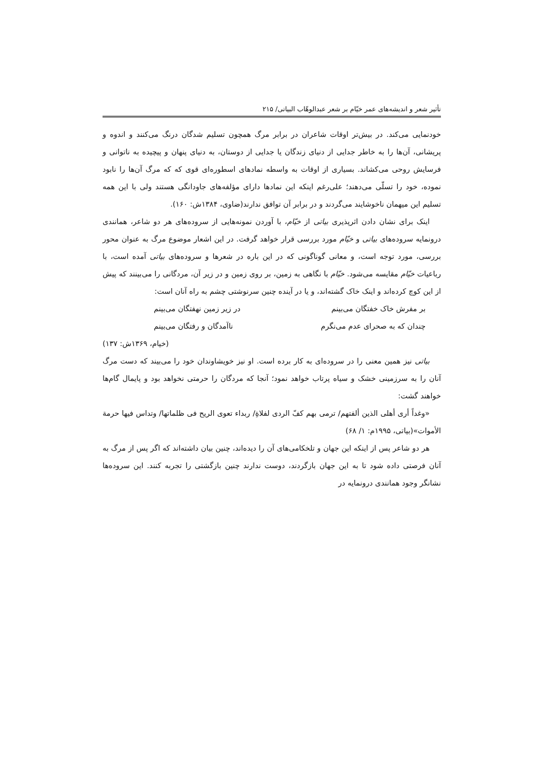تأثیر شعر و اندیشه‌های عمر خیّام بر شعر عبدالوهّاب البیاتی/ ۲۱۵
خودنمایی می‌کند. در بیش‌تر اوقات شاعران در برابر مرگ همچون تسلیم شدگان درنگ می‌کنند و اندوه و پریشانی، آن‌ها را به خاطر جدایی از دنیای زندگان یا جدایی از دوستان، به دنیای پنهان و پیچیده به ناتوانی و فرسایش روحی می‌کشاند. بسیاری از اوقات به واسطه نمادهای اسطوره‌ای قوی که که مرگ آن‌ها را نابود نموده، خود را تسلّی می‌دهند؛ علی‌رغم اینکه این نمادها دارای مؤلفه‌های جاودانگی هستند ولی با این همه تسلیم این میهمان ناخوشایند می‌گردند و در برابر آن توافق ندارند(ضاوی، ۱۳۸۴ش: ۱۶۰).
اینک برای نشان دادن اثرپذیری بیاتی از خیّام، با آوردن نمونه‌هایی از سروده‌های هر دو شاعر، همانندی درونمایه سروده‌های بیاتی و خیّام مورد بررسی قرار خواهد گرفت. در این اشعار موضوع مرگ به عنوان محور بررسی، مورد توجه است، و معانی گوناگونی که در این باره در شعرها و سروده‌های بیاتی آمده است، با رباعیات خیّام مقایسه می‌شود. خیّام با نگاهی به زمین، بر روی زمین و در زیر آن، مردگانی را می‌بینند که پیش از این کوچ کرده‌اند و اینک خاک گشته‌اند، و یا در آینده چنین سرنوشتی چشم به راه آنان است:
بر مفرش خاک خفتگان می‌بینم در زیر زمین نهفتگان می‌بینم
چندان که به صحرای عدم می‌نگرم ناآمدگان و رفتگان می‌بینم
(خیام، ۱۳۶۹ش: ۱۳۷)
بیاتی نیز همین معنی را در سروده‌ای به کار برده است. او نیز خویشاوندان خود را می‌بیند که دست مرگ آنان را به سرزمینی خشک و سیاه پرتاب خواهد نمود؛ آنجا که مردگان را حرمتی نخواهد بود و پایمال گام‌ها خواهند گشت:
«وغداً أری أهلی الذین ألفتهم/ ترمی بهم کفّ الردی لفلاةِ/ ربداء تعوی الریح فی ظلماتها/ وتداس فیها حرمة الأموات»(بیاتی، ۱۹۹۵م: ۱/ ۶۸)
هر دو شاعر پس از اینکه این جهان و تلخکامی‌های آن را دیده‌اند، چنین بیان داشته‌اند که اگر پس از مرگ به آنان فرصتی داده شود تا به این جهان بازگردند، دوست ندارند چنین بازگشتی را تجربه کنند. این سروده‌ها نشانگر وجود همانندی درونمایه در